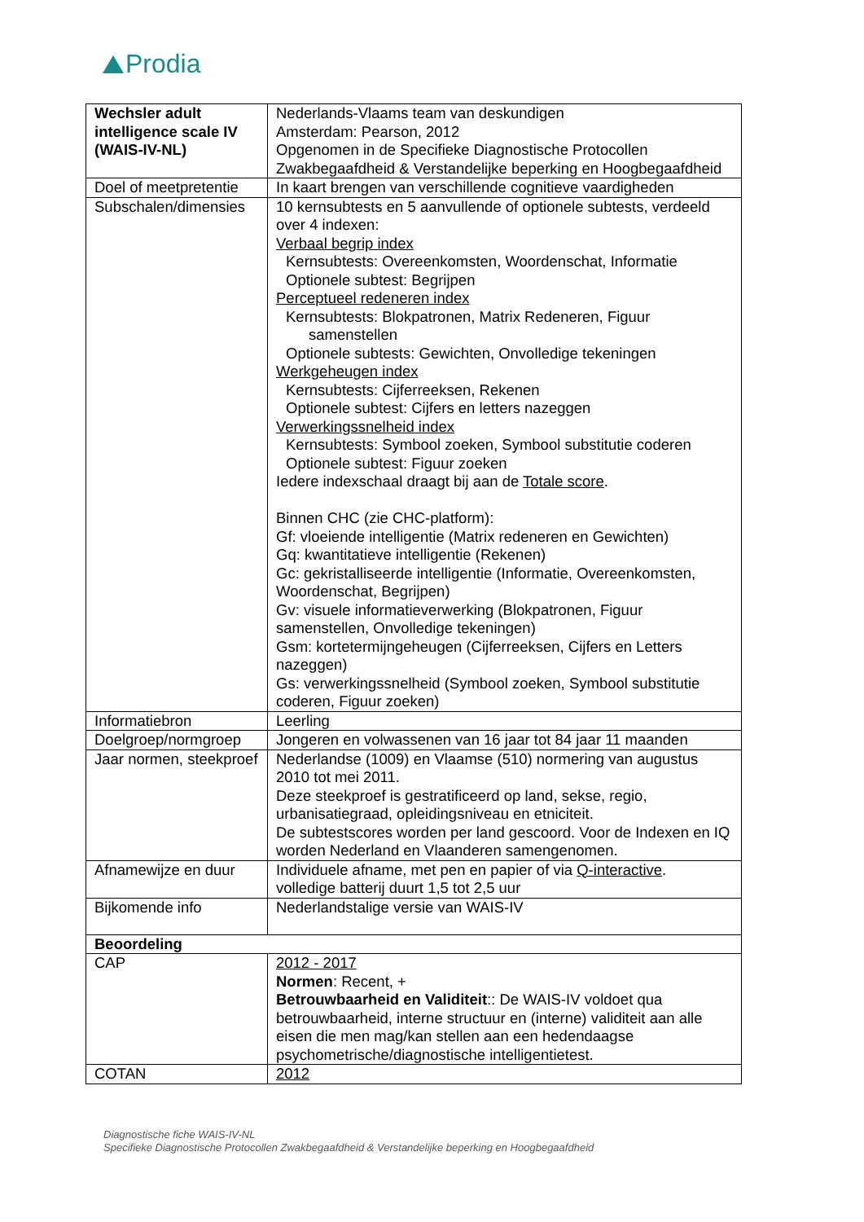Prodia
| Wechsler adult intelligence scale IV (WAIS-IV-NL) | Nederlands-Vlaams team van deskundigen Amsterdam: Pearson, 2012 Opgenomen in de Specifieke Diagnostische Protocollen Zwakbegaafdheid & Verstandelijke beperking en Hoogbegaafdheid |
| Doel of meetpretentie | In kaart brengen van verschillende cognitieve vaardigheden |
| Subschalen/dimensies | 10 kernsubtests en 5 aanvullende of optionele subtests, verdeeld over 4 indexen: Verbaal begrip index Kernsubtests: Overeenkomsten, Woordenschat, Informatie Optionele subtest: Begrijpen Perceptueel redeneren index Kernsubtests: Blokpatronen, Matrix Redeneren, Figuur samenstellen Optionele subtests: Gewichten, Onvolledige tekeningen Werkgeheugen index Kernsubtests: Cijferreeksen, Rekenen Optionele subtest: Cijfers en letters nazeggen Verwerkingssnelheid index Kernsubtests: Symbool zoeken, Symbool substitutie coderen Optionele subtest: Figuur zoeken Iedere indexschaal draagt bij aan de Totale score . Binnen CHC (zie CHC-platform): Gf: vloeiende intelligentie (Matrix redeneren en Gewichten) Gq: kwantitatieve intelligentie (Rekenen) Gc: gekristalliseerde intelligentie (Informatie, Overeenkomsten, Woordenschat, Begrijpen) Gv: visuele informatieverwerking (Blokpatronen, Figuur samenstellen, Onvolledige tekeningen) Gsm: kortetermijngeheugen (Cijferreeksen, Cijfers en Letters nazeggen) Gs: verwerkingssnelheid (Symbool zoeken, Symbool substitutie coderen, Figuur zoeken) |
| Informatiebron | Leerling |
| Doelgroep/normgroep | Jongeren en volwassenen van 16 jaar tot 84 jaar 11 maanden |
| Jaar normen, steekproef | Nederlandse (1009) en Vlaamse (510) normering van augustus 2010 tot mei 2011. Deze steekproef is gestratificeerd op land, sekse, regio, urbanisatiegraad, opleidingsniveau en etniciteit. De subtestscores worden per land gescoord. Voor de Indexen en IQ worden Nederland en Vlaanderen samengenomen. |
| Afnamewijze en duur | Individuele afname, met pen en papier of via Q-interactive . volledige batterij duurt 1,5 tot 2,5 uur |
| Bijkomende info | Nederlandstalige versie van WAIS-IV |
| Beoordeling | |
| CAP | 2012 - 2017 Normen : Recent, + Betrouwbaarheid en Validiteit :: De WAIS-IV voldoet qua betrouwbaarheid, interne structuur en (interne) validiteit aan alle eisen die men mag/kan stellen aan een hedendaagse psychometrische/diagnostische intelligentietest. |
| COTAN | 2012 |
Diagnostische fiche WAIS-IV-NL
Specifieke Diagnostische Protocollen Zwakbegaafdheid & Verstandelijke beperking en Hoogbegaafdheid